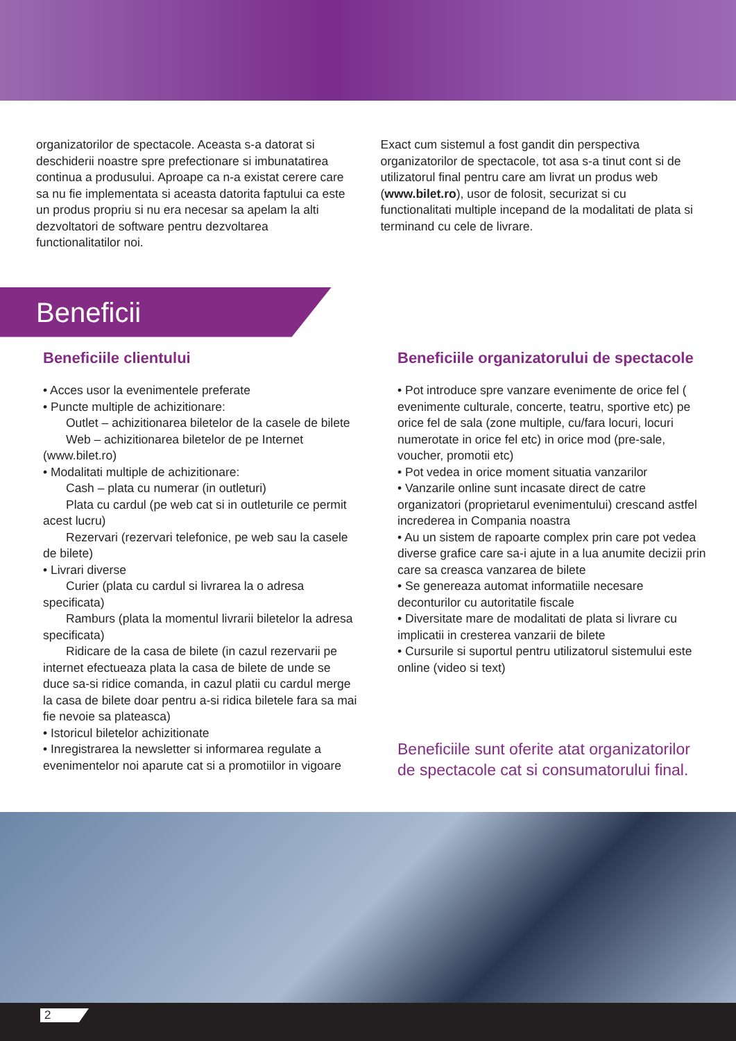organizatorilor de spectacole. Aceasta s-a datorat si deschiderii noastre spre prefectionare si imbunatatirea continua a produsului. Aproape ca n-a existat cerere care sa nu fie implementata si aceasta datorita faptului ca este un produs propriu si nu era necesar sa apelam la alti dezvoltatori de software pentru dezvoltarea functionalitatilor noi.
Exact cum sistemul a fost gandit din perspectiva organizatorilor de spectacole, tot asa s-a tinut cont si de utilizatorul final pentru care am livrat un produs web (www.bilet.ro), usor de folosit, securizat si cu functionalitati multiple incepand de la modalitati de plata si terminand cu cele de livrare.
Beneficii
Beneficiile clientului
• Acces usor la evenimentele preferate
• Puncte multiple de achizitionare:
Outlet – achizitionarea biletelor de la casele de bilete
Web – achizitionarea biletelor de pe Internet (www.bilet.ro)
• Modalitati multiple de achizitionare:
Cash – plata cu numerar (in outleturi)
Plata cu cardul (pe web cat si in outleturile ce permit acest lucru)
Rezervari (rezervari telefonice, pe web sau la casele de bilete)
• Livrari diverse
Curier (plata cu cardul si livrarea la o adresa specificata)
Ramburs (plata la momentul livrarii biletelor la adresa specificata)
Ridicare de la casa de bilete (in cazul rezervarii pe internet efectueaza plata la casa de bilete de unde se duce sa-si ridice comanda, in cazul platii cu cardul merge la casa de bilete doar pentru a-si ridica biletele fara sa mai fie nevoie sa plateasca)
• Istoricul biletelor achizitionate
• Inregistrarea la newsletter si informarea regulate a evenimentelor noi aparute cat si a promotiilor in vigoare
Beneficiile organizatorului de spectacole
• Pot introduce spre vanzare evenimente de orice fel ( evenimente culturale, concerte, teatru, sportive etc) pe orice fel de sala (zone multiple, cu/fara locuri, locuri numerotate in orice fel etc) in orice mod (pre-sale, voucher, promotii etc)
• Pot vedea in orice moment situatia vanzarilor
• Vanzarile online sunt incasate direct de catre organizatori (proprietarul evenimentului) crescand astfel increderea in Compania noastra
• Au un sistem de rapoarte complex prin care pot vedea diverse grafice care sa-i ajute in a lua anumite decizii prin care sa creasca vanzarea de bilete
• Se genereaza automat informatiile necesare deconturilor cu autoritatile fiscale
• Diversitate mare de modalitati de plata si livrare cu implicatii in cresterea vanzarii de bilete
• Cursurile si suportul pentru utilizatorul sistemului este online (video si text)
Beneficiile sunt oferite atat organizatorilor de spectacole cat si consumatorului final.
2